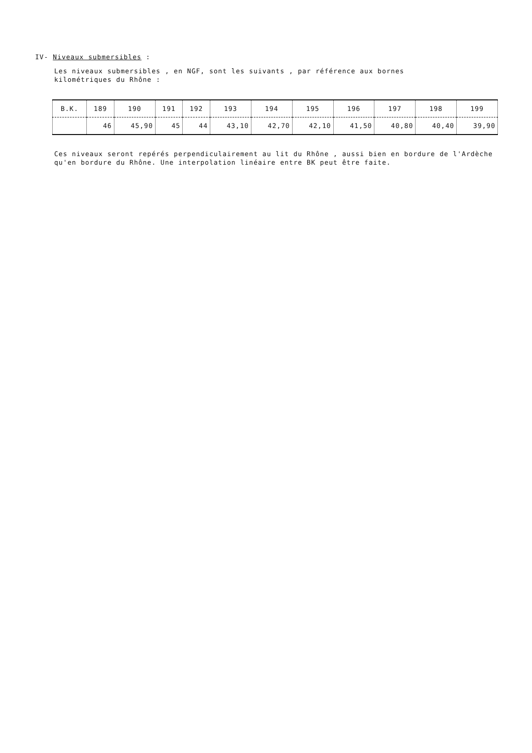IV- Niveaux submersibles :
Les niveaux submersibles , en NGF, sont les suivants , par référence aux bornes kilométriques du Rhône :
| B.K. | 189 | 190 | 191 | 192 | 193 | 194 | 195 | 196 | 197 | 198 | 199 |
| | 46 | 45,90 | 45 | 44 | 43,10 | 42,70 | 42,10 | 41,50 | 40,80 | 40,40 | 39,90 |
Ces niveaux seront repérés perpendiculairement au lit du Rhône , aussi bien en bordure de l'Ardèche qu'en bordure du Rhône. Une interpolation linéaire entre BK peut être faite.